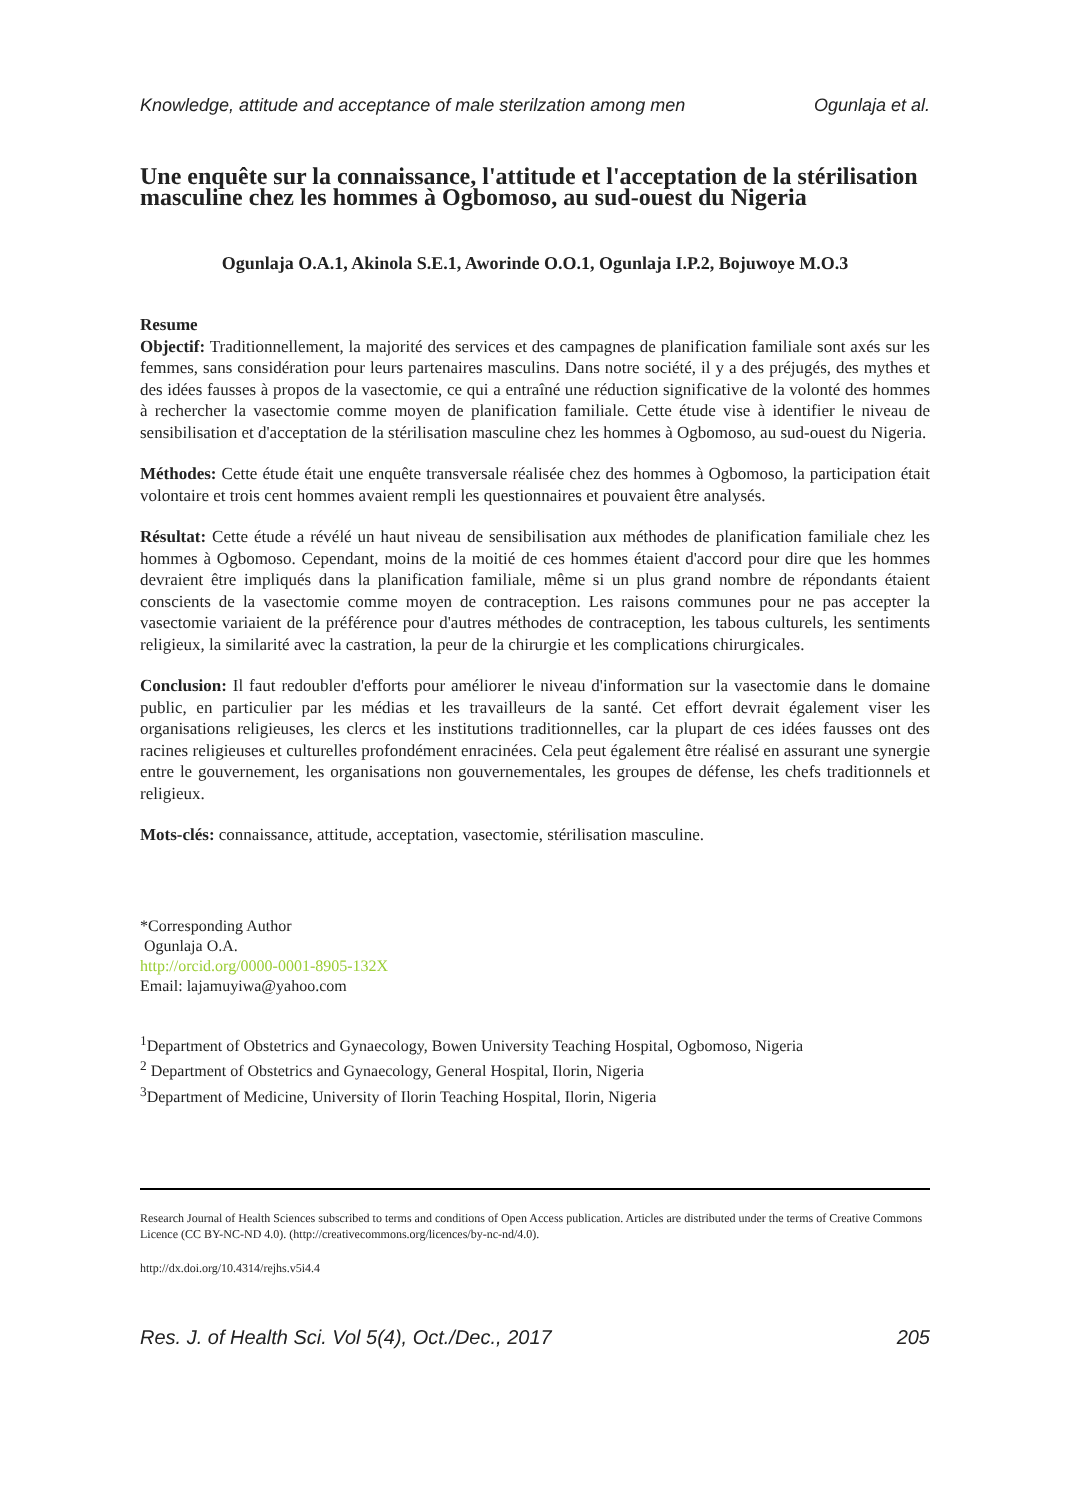Knowledge, attitude and acceptance of male sterilzation among men Ogunlaja et al.
Une enquête sur la connaissance, l'attitude et l'acceptation de la stérilisation masculine chez les hommes à Ogbomoso, au sud-ouest du Nigeria
Ogunlaja O.A.1, Akinola S.E.1, Aworinde O.O.1, Ogunlaja I.P.2, Bojuwoye M.O.3
Resume
Objectif: Traditionnellement, la majorité des services et des campagnes de planification familiale sont axés sur les femmes, sans considération pour leurs partenaires masculins. Dans notre société, il y a des préjugés, des mythes et des idées fausses à propos de la vasectomie, ce qui a entraîné une réduction significative de la volonté des hommes à rechercher la vasectomie comme moyen de planification familiale. Cette étude vise à identifier le niveau de sensibilisation et d'acceptation de la stérilisation masculine chez les hommes à Ogbomoso, au sud-ouest du Nigeria.
Méthodes: Cette étude était une enquête transversale réalisée chez des hommes à Ogbomoso, la participation était volontaire et trois cent hommes avaient rempli les questionnaires et pouvaient être analysés.
Résultat: Cette étude a révélé un haut niveau de sensibilisation aux méthodes de planification familiale chez les hommes à Ogbomoso. Cependant, moins de la moitié de ces hommes étaient d'accord pour dire que les hommes devraient être impliqués dans la planification familiale, même si un plus grand nombre de répondants étaient conscients de la vasectomie comme moyen de contraception. Les raisons communes pour ne pas accepter la vasectomie variaient de la préférence pour d'autres méthodes de contraception, les tabous culturels, les sentiments religieux, la similarité avec la castration, la peur de la chirurgie et les complications chirurgicales.
Conclusion: Il faut redoubler d'efforts pour améliorer le niveau d'information sur la vasectomie dans le domaine public, en particulier par les médias et les travailleurs de la santé. Cet effort devrait également viser les organisations religieuses, les clercs et les institutions traditionnelles, car la plupart de ces idées fausses ont des racines religieuses et culturelles profondément enracinées. Cela peut également être réalisé en assurant une synergie entre le gouvernement, les organisations non gouvernementales, les groupes de défense, les chefs traditionnels et religieux.
Mots-clés: connaissance, attitude, acceptation, vasectomie, stérilisation masculine.
*Corresponding Author
Ogunlaja O.A.
http://orcid.org/0000-0001-8905-132X
Email: lajamuyiwa@yahoo.com
<sup>1</sup> Department of Obstetrics and Gynaecology, Bowen University Teaching Hospital, Ogbomoso, Nigeria
<sup>2</sup> Department of Obstetrics and Gynaecology, General Hospital, Ilorin, Nigeria
<sup>3</sup> Department of Medicine, University of Ilorin Teaching Hospital, Ilorin, Nigeria
Research Journal of Health Sciences subscribed to terms and conditions of Open Access publication. Articles are distributed under the terms of Creative Commons Licence (CC BY-NC-ND 4.0). (http://creativecommons.org/licences/by-nc-nd/4.0).
http://dx.doi.org/10.4314/rejhs.v5i4.4
Res. J. of Health Sci. Vol 5(4), Oct./Dec., 2017 205